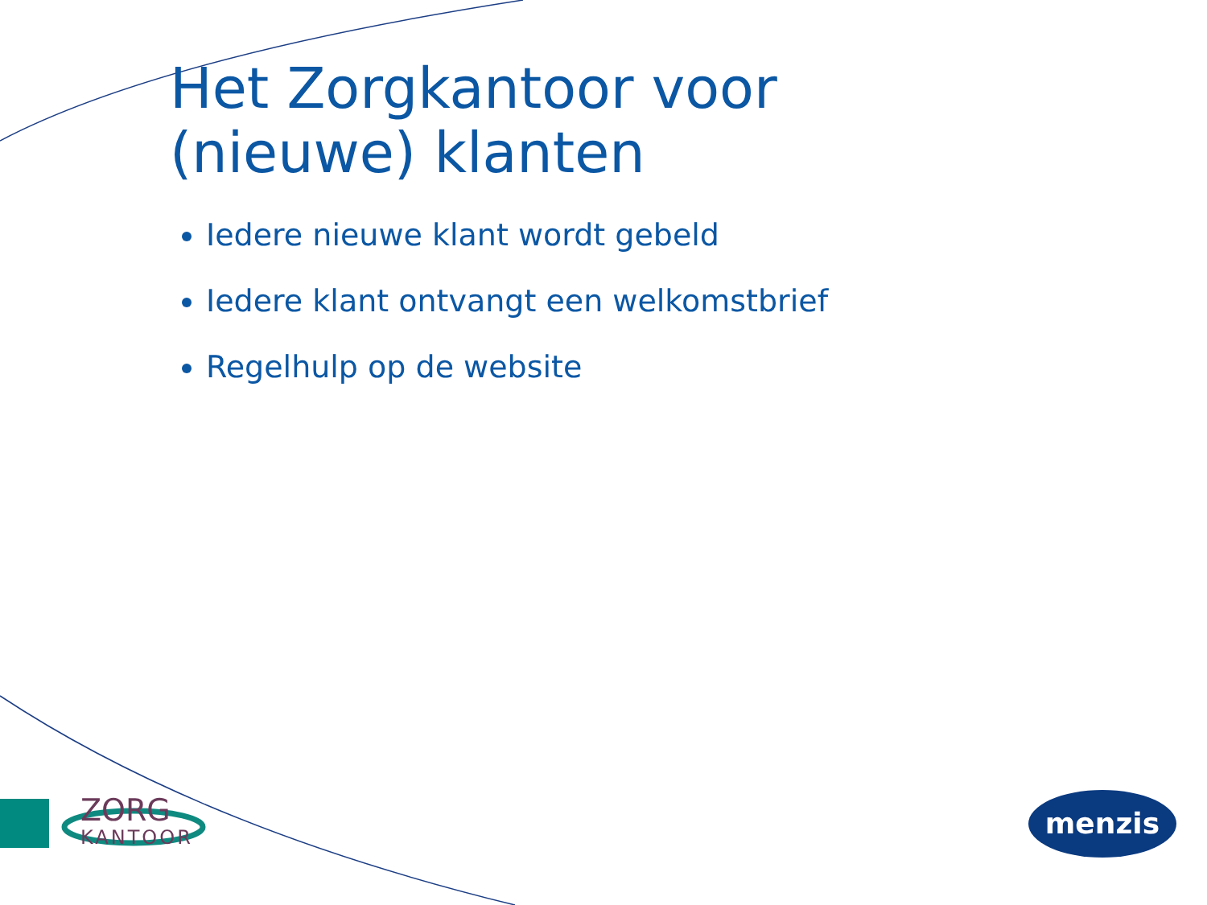Het Zorgkantoor voor
(nieuwe) klanten
Iedere nieuwe klant wordt gebeld
Iedere klant ontvangt een welkomstbrief
Regelhulp op de website
ZORG
KANTOOR
menzis